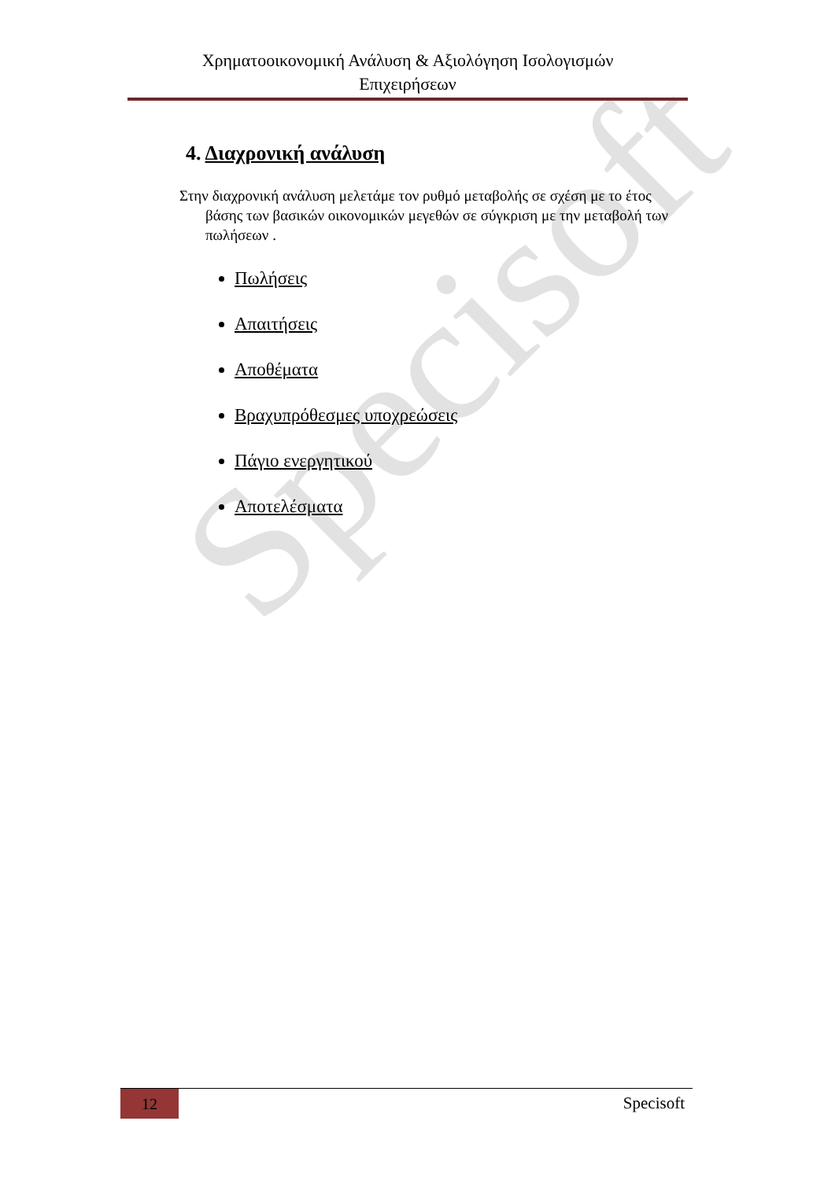Specisoft
Χρηματοοικονομική Ανάλυση & Αξιολόγηση Ισολογισμών
Επιχειρήσεων
4. Διαχρονική ανάλυση
Στην διαχρονική ανάλυση μελετάμε τον ρυθμό μεταβολής σε σχέση με το έτος βάσης των βασικών οικονομικών μεγεθών σε σύγκριση με την μεταβολή των πωλήσεων .
Πωλήσεις
Απαιτήσεις
Αποθέματα
Βραχυπρόθεσμες υποχρεώσεις
Πάγιο ενεργητικού
Αποτελέσματα
12
Specisoft